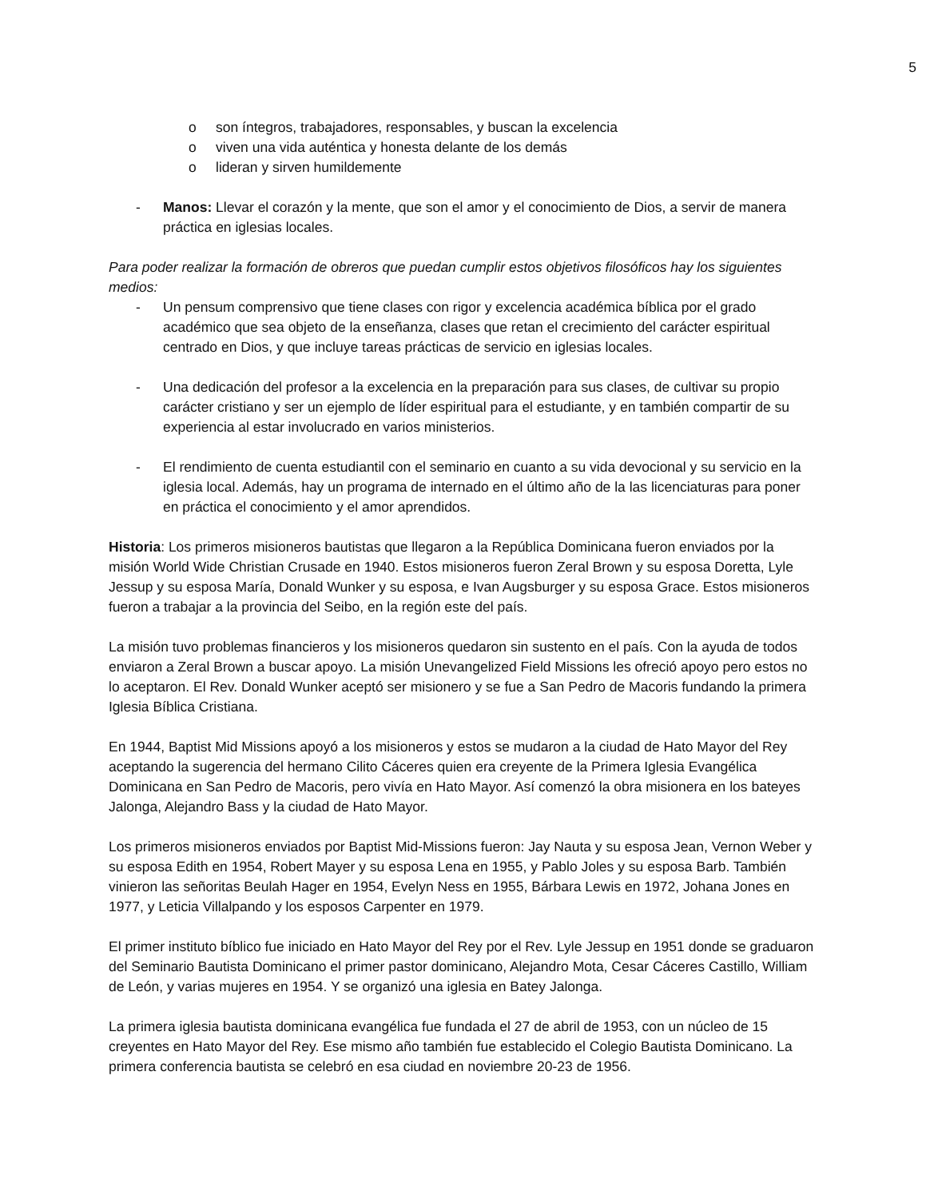5
o son íntegros, trabajadores, responsables, y buscan la excelencia
o viven una vida auténtica y honesta delante de los demás
o lideran y sirven humildemente
- Manos: Llevar el corazón y la mente, que son el amor y el conocimiento de Dios, a servir de manera práctica en iglesias locales.
Para poder realizar la formación de obreros que puedan cumplir estos objetivos filosóficos hay los siguientes medios:
- Un pensum comprensivo que tiene clases con rigor y excelencia académica bíblica por el grado académico que sea objeto de la enseñanza, clases que retan el crecimiento del carácter espiritual centrado en Dios, y que incluye tareas prácticas de servicio en iglesias locales.
- Una dedicación del profesor a la excelencia en la preparación para sus clases, de cultivar su propio carácter cristiano y ser un ejemplo de líder espiritual para el estudiante, y en también compartir de su experiencia al estar involucrado en varios ministerios.
- El rendimiento de cuenta estudiantil con el seminario en cuanto a su vida devocional y su servicio en la iglesia local. Además, hay un programa de internado en el último año de la las licenciaturas para poner en práctica el conocimiento y el amor aprendidos.
Historia: Los primeros misioneros bautistas que llegaron a la República Dominicana fueron enviados por la misión World Wide Christian Crusade en 1940. Estos misioneros fueron Zeral Brown y su esposa Doretta, Lyle Jessup y su esposa María, Donald Wunker y su esposa, e Ivan Augsburger y su esposa Grace. Estos misioneros fueron a trabajar a la provincia del Seibo, en la región este del país.
La misión tuvo problemas financieros y los misioneros quedaron sin sustento en el país. Con la ayuda de todos enviaron a Zeral Brown a buscar apoyo. La misión Unevangelized Field Missions les ofreció apoyo pero estos no lo aceptaron. El Rev. Donald Wunker aceptó ser misionero y se fue a San Pedro de Macoris fundando la primera Iglesia Bíblica Cristiana.
En 1944, Baptist Mid Missions apoyó a los misioneros y estos se mudaron a la ciudad de Hato Mayor del Rey aceptando la sugerencia del hermano Cilito Cáceres quien era creyente de la Primera Iglesia Evangélica Dominicana en San Pedro de Macoris, pero vivía en Hato Mayor. Así comenzó la obra misionera en los bateyes Jalonga, Alejandro Bass y la ciudad de Hato Mayor.
Los primeros misioneros enviados por Baptist Mid-Missions fueron: Jay Nauta y su esposa Jean, Vernon Weber y su esposa Edith en 1954, Robert Mayer y su esposa Lena en 1955, y Pablo Joles y su esposa Barb. También vinieron las señoritas Beulah Hager en 1954, Evelyn Ness en 1955, Bárbara Lewis en 1972, Johana Jones en 1977, y Leticia Villalpando y los esposos Carpenter en 1979.
El primer instituto bíblico fue iniciado en Hato Mayor del Rey por el Rev. Lyle Jessup en 1951 donde se graduaron del Seminario Bautista Dominicano el primer pastor dominicano, Alejandro Mota, Cesar Cáceres Castillo, William de León, y varias mujeres en 1954. Y se organizó una iglesia en Batey Jalonga.
La primera iglesia bautista dominicana evangélica fue fundada el 27 de abril de 1953, con un núcleo de 15 creyentes en Hato Mayor del Rey. Ese mismo año también fue establecido el Colegio Bautista Dominicano. La primera conferencia bautista se celebró en esa ciudad en noviembre 20-23 de 1956.